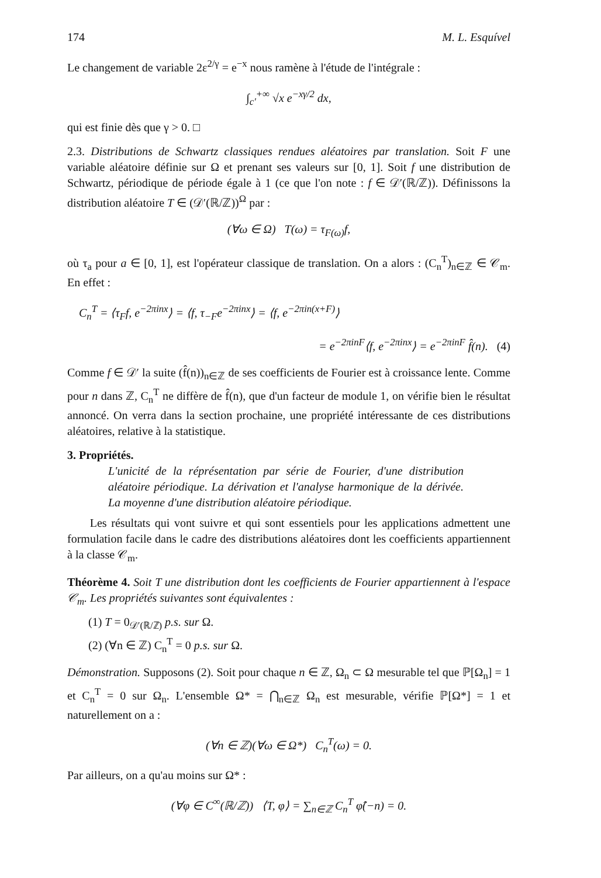174 M. L. Esquível
Le changement de variable 2ε<sup>2/γ</sup> = e<sup>−x</sup> nous ramène à l'étude de l'intégrale :
∫<sub>c′</sub><sup>+∞</sup> √x e<sup>−xγ/2</sup> dx,
qui est finie dès que γ > 0. □
2.3. Distributions de Schwartz classiques rendues aléatoires par translation. Soit F une variable aléatoire définie sur Ω et prenant ses valeurs sur [0, 1]. Soit f une distribution de Schwartz, périodique de période égale à 1 (ce que l'on note : f ∈ 𝒟′(ℝ/ℤ)). Définissons la distribution aléatoire T ∈ (𝒟′(ℝ/ℤ))<sup>Ω</sup> par :
(∀ω ∈ Ω) T(ω) = τ<sub>F(ω)</sub>f,
où τ<sub>a</sub> pour a ∈ [0, 1], est l'opérateur classique de translation. On a alors : (C<sub>n</sub><sup>T</sup>)<sub>n∈ℤ</sub> ∈ 𝒞<sub>m</sub>. En effet :
C<sub>n</sub><sup>T</sup> = ⟨τ<sub>F</sub>f, e<sup>−2πinx</sup>⟩ = ⟨f, τ<sub>−F</sub>e<sup>−2πinx</sup>⟩ = ⟨f, e<sup>−2πin(x+F)</sup>⟩
= e<sup>−2πinF</sup>⟨f, e<sup>−2πinx</sup>⟩ = e<sup>−2πinF</sup> f̂(n). (4)
Comme f ∈ 𝒟′ la suite (f̂(n))<sub>n∈ℤ</sub> de ses coefficients de Fourier est à croissance lente. Comme pour n dans ℤ, C<sub>n</sub><sup>T</sup> ne diffère de f̂(n), que d'un facteur de module 1, on vérifie bien le résultat annoncé. On verra dans la section prochaine, une propriété intéressante de ces distributions aléatoires, relative à la statistique.
3. Propriétés.
L'unicité de la réprésentation par série de Fourier, d'une distribution aléatoire périodique. La dérivation et l'analyse harmonique de la dérivée. La moyenne d'une distribution aléatoire périodique.
Les résultats qui vont suivre et qui sont essentiels pour les applications admettent une formulation facile dans le cadre des distributions aléatoires dont les coefficients appartiennent à la classe 𝒞<sub>m</sub>.
Théorème 4. Soit T une distribution dont les coefficients de Fourier appartiennent à l'espace 𝒞<sub>m</sub>. Les propriétés suivantes sont équivalentes :
(1) T = 0<sub>𝒟′(ℝ/ℤ)</sub> p.s. sur Ω.
(2) (∀n ∈ ℤ) C<sub>n</sub><sup>T</sup> = 0 p.s. sur Ω.
Démonstration. Supposons (2). Soit pour chaque n ∈ ℤ, Ω<sub>n</sub> ⊂ Ω mesurable tel que ℙ[Ω<sub>n</sub>] = 1 et C<sub>n</sub><sup>T</sup> = 0 sur Ω<sub>n</sub>. L'ensemble Ω* = ⋂<sub>n∈ℤ</sub> Ω<sub>n</sub> est mesurable, vérifie ℙ[Ω*] = 1 et naturellement on a :
(∀n ∈ ℤ)(∀ω ∈ Ω*) C<sub>n</sub><sup>T</sup>(ω) = 0.
Par ailleurs, on a qu'au moins sur Ω* :
(∀φ ∈ C<sup>∞</sup>(ℝ/ℤ)) ⟨T, φ⟩ = ∑<sub>n∈ℤ</sub> C<sub>n</sub><sup>T</sup> φ̂(−n) = 0.